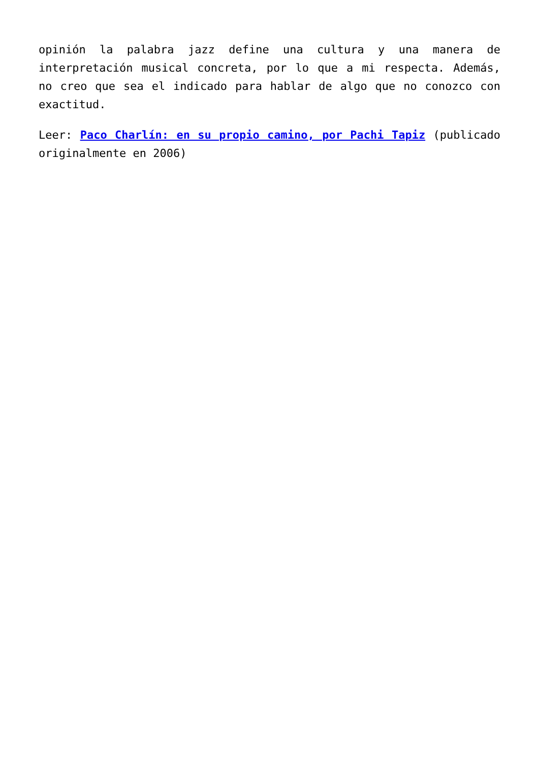opinión la palabra jazz define una cultura y una manera de interpretación musical concreta, por lo que a mi respecta. Además, no creo que sea el indicado para hablar de algo que no conozco con exactitud.
Leer: Paco Charlín: en su propio camino, por Pachi Tapiz (publicado originalmente en 2006)